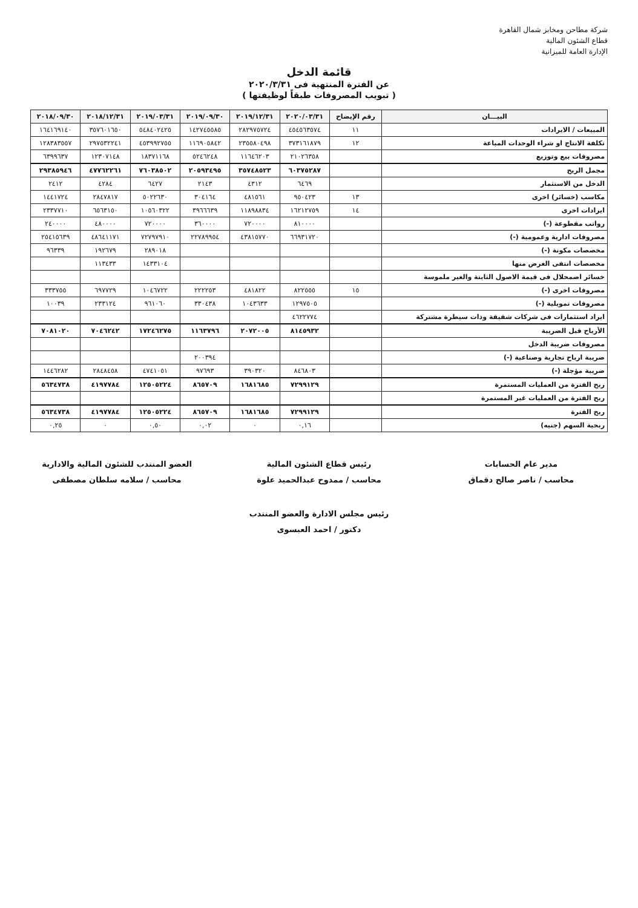شركة مطاحن ومخابز شمال القاهرة
قطاع الشئون المالية
الإدارة العامة للميزانية
قائمة الدخل
عن الفترة المنتهية فى ٢٠٢٠/٣/٣١
( تبويب المصروفات طبقاً لوظيفتها )
| البيـــان | رقم الإيضاح | ٢٠٢٠/٠٣/٣١ | ٢٠١٩/١٢/٣١ | ٢٠١٩/٠٩/٣٠ | ٢٠١٩/٠٣/٣١ | ٢٠١٨/١٢/٣١ | ٢٠١٨/٠٩/٣٠ |
| --- | --- | --- | --- | --- | --- | --- | --- |
| المبيعات / الايرادات | ١١ | ٤٥٤٥٦٣٥٧٤ | ٢٨٢٩٧٥٧٢٤ | ١٤٢٧٤٥٥٨٥ | ٥٤٨٤٠٢٤٢٥ | ٣٥٧٦٠١٦٥٠ | ١٦٤١٦٩١٤٠ |
| تكلفة الانتاج او شراء الوحدات المباعة | ١٢ | ٣٧٣١٦١٨٧٩ | ٢٣٥٥٨٠٤٩٨ | ١١٦٩٠٥٨٤٢ | ٤٥٣٩٩٢٧٥٥ | ٢٩٧٥٣٢٢٤١ | ١٢٨٣٨٣٥٥٧ |
| مصروفات بيع وتوزيع | | ٢١٠٢٦٣٥٨ | ١١٦٤٦٢٠٣ | ٥٢٤٦٢٤٨ | ١٨٣٧١١٦٨ | ١٢٣٠٧١٤٨ | ٦٣٩٩٦٣٧ |
| مجمل الربح | | ٦٠٣٧٥٢٨٧ | ٣٥٧٤٨٥٢٣ | ٢٠٥٩٣٤٩٥ | ٧٦٠٣٨٥٠٢ | ٤٧٧٦٢٢٦١ | ٢٩٣٨٥٩٤٦ |
| الدخل من الاستثمار | | ٦٤٦٩ | ٤٣١٢ | ٢١٤٣ | ٦٤٢٧ | ٤٢٨٤ | ٢٤١٢ |
| مكاسب (خسائر) اخرى | ١٣ | ٩٥٠٤٢٣ | ٤٨١٥٦١ | ٣٠٤١٦٤ | ٥٠٢٢٦٣٠ | ٢٨٤٧٨١٧ | ١٤٤١٧٢٤ |
| ايرادات اخرى | ١٤ | ١٦٢١٢٧٥٩ | ١١٨٩٨٨٣٤ | ٣٩٦٦٦٣٩ | ١٠٥٦٠٣٢٢ | ٦٥٦٣١٥٠ | ٢٣٣٧٧١٠ |
| رواتب مقطوعة (-) | | ٨١٠٠٠٠ | ٧٢٠٠٠٠ | ٣٦٠٠٠٠ | ٧٢٠٠٠٠ | ٤٨٠٠٠٠ | ٢٤٠٠٠٠ |
| مصروفات ادارية وعمومية (-) | | ٦٦٩٣١٧٢٠ | ٤٣٨١٥٧٧٠ | ٢٢٧٨٩٩٥٤ | ٧٢٧٩٧٩١٠ | ٤٨٦٤١١٧١ | ٢٥٤١٥٦٣٩ |
| مخصصات مكونة (-) | | | | | ٢٨٩٠١٨ | ١٩٢٦٧٩ | ٩٦٣٣٩ |
| مخصصات انتفى الغرض منها | | | | | ١٤٣٣١٠٤ | ١١٣٤٣٣ | |
| خسائر اضمحلال فى قيمة الاصول الثابتة والغير ملموسة | | | | | | | |
| مصروفات اخرى (-) | ١٥ | ٨٢٢٥٥٥ | ٤٨١٨٢٢ | ٢٢٢٢٥٣ | ١٠٤٦٧٢٢ | ٦٩٧٧٢٩ | ٣٣٣٧٥٥ |
| مصروفات تمويلية (-) | | ١٢٩٧٥٠٥ | ١٠٤٣٦٣٣ | ٣٣٠٤٣٨ | ٩٦١٠٦٠ | ٢٣٣١٢٤ | ١٠٠٣٩ |
| ايراد استثمارات فى شركات شقيقة وذات سيطرة مشتركة | | ٤٦٢٢٧٧٤ | | | | | |
| الأرباح قبل الضريبة | | ٨١٤٥٩٣٢ | ٢٠٧٢٠٠٥ | ١١٦٣٧٩٦ | ١٧٢٤٦٢٧٥ | ٧٠٤٦٢٤٢ | ٧٠٨١٠٢٠ |
| مصروفات ضريبة الدخل | | | | | | | |
| ضريبة ارباح تجارية وصناعية (-) | | | | ٢٠٠٣٩٤ | | | |
| ضريبة مؤجلة (-) | | ٨٤٦٨٠٣ | ٣٩٠٣٢٠ | ٩٧٦٩٣ | ٤٧٤١٠٥١ | ٢٨٤٨٤٥٨ | ١٤٤٦٢٨٢ |
| ربح الفترة من العمليات المستمرة | | ٧٢٩٩١٢٩ | ١٦٨١٦٨٥ | ٨٦٥٧٠٩ | ١٢٥٠٥٢٢٤ | ٤١٩٧٧٨٤ | ٥٦٣٤٧٣٨ |
| ربح الفترة من العمليات غير المستمرة | | | | | | | |
| ربح الفترة | | ٧٢٩٩١٢٩ | ١٦٨١٦٨٥ | ٨٦٥٧٠٩ | ١٢٥٠٥٢٢٤ | ٤١٩٧٧٨٤ | ٥٦٣٤٧٣٨ |
| ربحية السهم (جنيه) | | ٠,١٦ | ٠ | ٠,٠٢ | ٠,٥٠ | ٠ | ٠,٢٥ |
مدير عام الحسابات
محاسب / ناصر صالح دقماق
رئيس قطاع الشئون المالية
محاسب / ممدوح عبدالحميد علوة
العضو المنتدب للشئون المالية والادارية
محاسب / سلامه سلطان مصطفى
رئيس مجلس الادارة والعضو المنتدب
دكتور / احمد العبسوى